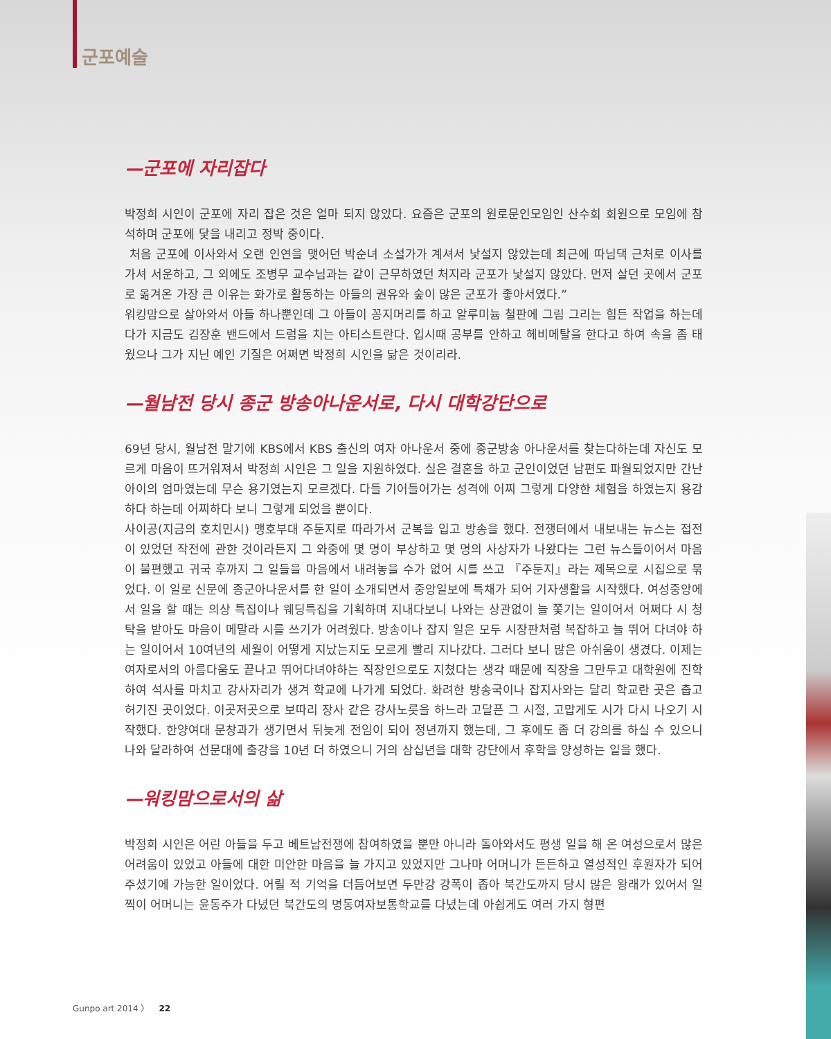군포예술
—군포에 자리잡다
박정희 시인이 군포에 자리 잡은 것은 얼마 되지 않았다. 요즘은 군포의 원로문인모임인 산수회 회원으로 모임에 참석하며 군포에 닻을 내리고 정박 중이다.
처음 군포에 이사와서 오랜 인연을 맺어던 박순녀 소설가가 계셔서 낯설지 않았는데 최근에 따님댁 근처로 이사를 가셔 서운하고, 그 외에도 조병무 교수님과는 같이 근무하였던 처지라 군포가 낯설지 않았다. 먼저 살던 곳에서 군포로 옮겨온 가장 큰 이유는 화가로 활동하는 아들의 권유와 숲이 많은 군포가 좋아서였다.”
워킹맘으로 살아와서 아들 하나뿐인데 그 아들이 꽁지머리를 하고 알루미늄 철판에 그림 그리는 힘든 작업을 하는데다가 지금도 김장훈 밴드에서 드럼을 치는 아티스트란다. 입시때 공부를 안하고 헤비메탈을 한다고 하여 속을 좀 태웠으나 그가 지닌 예인 기질은 어쩌면 박정희 시인을 닮은 것이리라.
—월남전 당시 종군 방송아나운서로, 다시 대학강단으로
69년 당시, 월남전 말기에 KBS에서 KBS 출신의 여자 아나운서 중에 종군방송 아나운서를 찾는다하는데 자신도 모르게 마음이 뜨거워져서 박정희 시인은 그 일을 지원하였다. 실은 결혼을 하고 군인이었던 남편도 파월되었지만 간난아이의 엄마였는데 무슨 용기였는지 모르겠다. 다들 기어들어가는 성격에 어찌 그렇게 다양한 체험을 하였는지 용감하다 하는데 어찌하다 보니 그렇게 되었을 뿐이다.
사이공(지금의 호치민시) 맹호부대 주둔지로 따라가서 군복을 입고 방송을 했다. 전쟁터에서 내보내는 뉴스는 접전이 있었던 작전에 관한 것이라든지 그 와중에 몇 명이 부상하고 몇 명의 사상자가 나왔다는 그런 뉴스들이어서 마음이 불편했고 귀국 후까지 그 일들을 마음에서 내려놓을 수가 없어 시를 쓰고 『주둔지』라는 제목으로 시집으로 묶었다. 이 일로 신문에 종군아나운서를 한 일이 소개되면서 중앙일보에 특채가 되어 기자생활을 시작했다. 여성중앙에서 일을 할 때는 의상 특집이나 웨딩특집을 기획하며 지내다보니 나와는 상관없이 늘 쫓기는 일이어서 어쩌다 시 청탁을 받아도 마음이 메말라 시를 쓰기가 어려웠다. 방송이나 잡지 일은 모두 시장판처럼 복잡하고 늘 뛰어 다녀야 하는 일이어서 10여년의 세월이 어떻게 지났는지도 모르게 빨리 지나갔다. 그러다 보니 많은 아쉬움이 생겼다. 이제는 여자로서의 아름다움도 끝나고 뛰어다녀야하는 직장인으로도 지쳤다는 생각 때문에 직장을 그만두고 대학원에 진학하여 석사를 마치고 강사자리가 생겨 학교에 나가게 되었다. 화려한 방송국이나 잡지사와는 달리 학교란 곳은 춥고 허기진 곳이었다. 이곳저곳으로 보따리 장사 같은 강사노릇을 하느라 고달픈 그 시절, 고맙게도 시가 다시 나오기 시작했다. 한양여대 문창과가 생기면서 뒤늦게 전임이 되어 정년까지 했는데, 그 후에도 좀 더 강의를 하실 수 있으니 나와 달라하여 선문대에 출강을 10년 더 하였으니 거의 삼십년을 대학 강단에서 후학을 양성하는 일을 했다.
—워킹맘으로서의 삶
박정희 시인은 어린 아들을 두고 베트남전쟁에 참여하였을 뿐만 아니라 돌아와서도 평생 일을 해 온 여성으로서 많은 어려움이 있었고 아들에 대한 미안한 마음을 늘 가지고 있었지만 그나마 어머니가 든든하고 열성적인 후원자가 되어 주셨기에 가능한 일이었다. 어릴 적 기억을 더듬어보면 두만강 강폭이 좁아 북간도까지 당시 많은 왕래가 있어서 일찍이 어머니는 윤동주가 다녔던 북간도의 명동여자보통학교를 다녔는데 아쉽게도 여러 가지 형편
Gunpo art 2014 〉 22